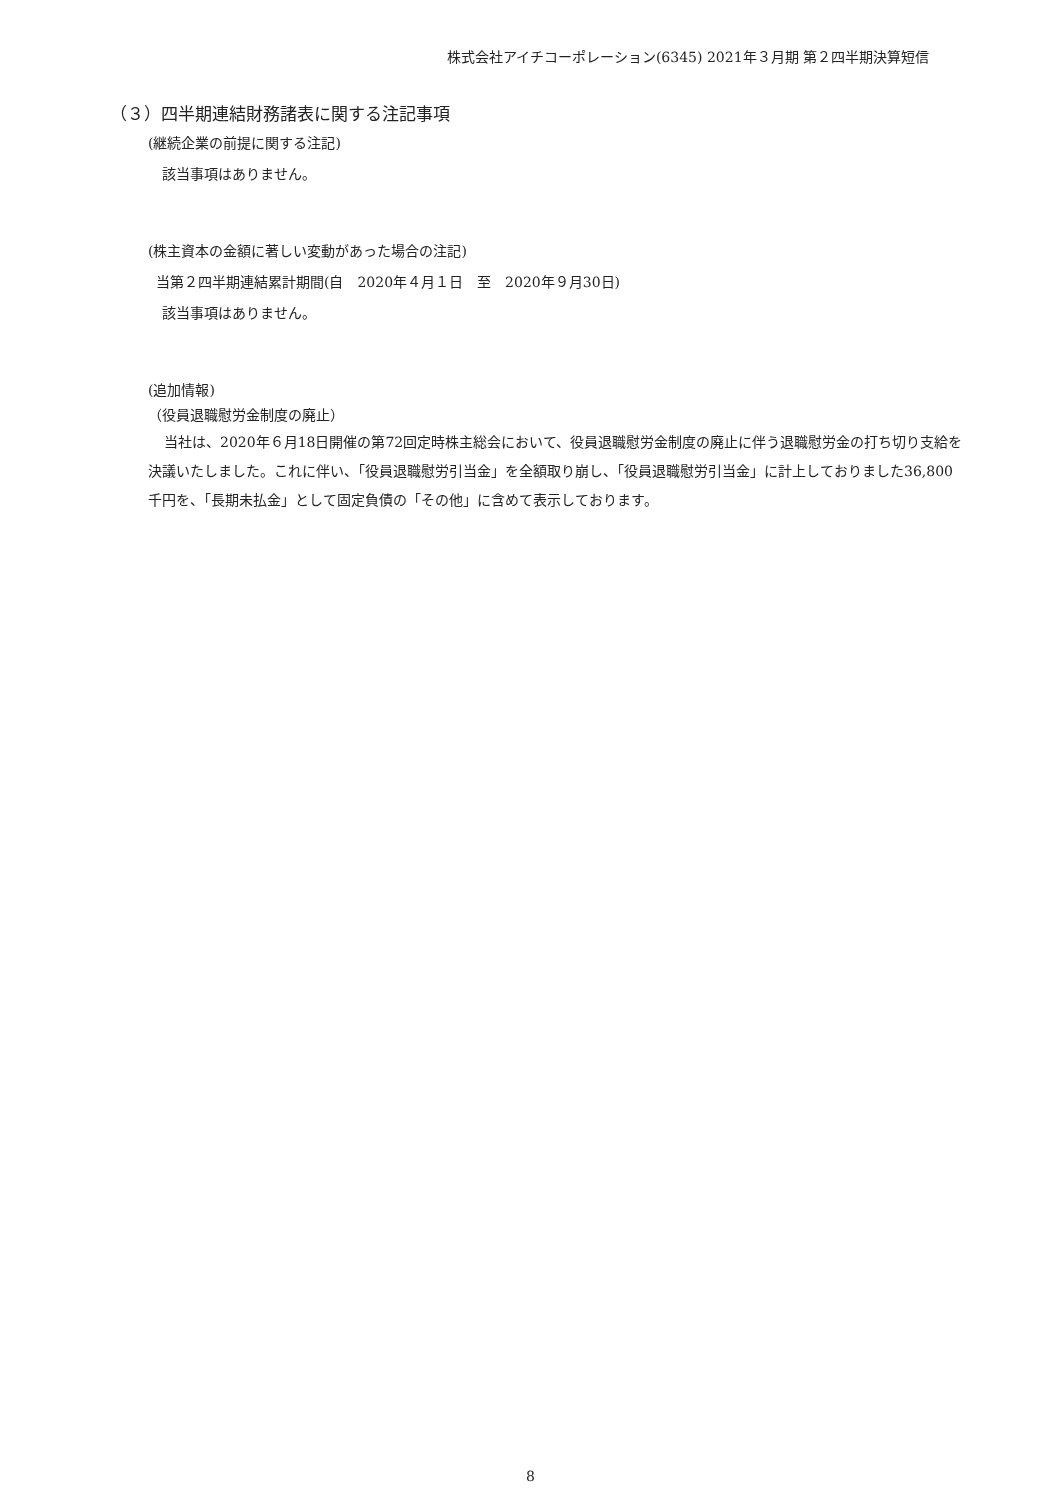株式会社アイチコーポレーション(6345) 2021年３月期 第２四半期決算短信
（３）四半期連結財務諸表に関する注記事項
(継続企業の前提に関する注記)
該当事項はありません。
(株主資本の金額に著しい変動があった場合の注記)
当第２四半期連結累計期間(自　2020年４月１日　至　2020年９月30日)
該当事項はありません。
(追加情報)
（役員退職慰労金制度の廃止）
当社は、2020年６月18日開催の第72回定時株主総会において、役員退職慰労金制度の廃止に伴う退職慰労金の打ち切り支給を決議いたしました。これに伴い、「役員退職慰労引当金」を全額取り崩し、「役員退職慰労引当金」に計上しておりました36,800千円を、「長期未払金」として固定負債の「その他」に含めて表示しております。
8